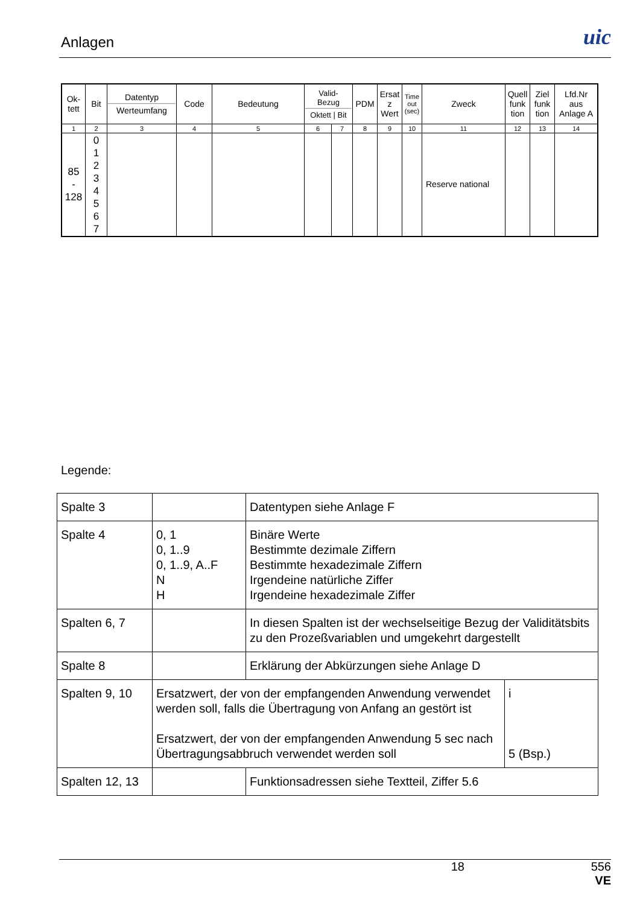Anlagen
uic
| Ok- tett | Bit | Datentyp Werteumfang | Code | Bedeutung | Valid- Bezug Oktett / Bit | | PDM | Ersat z Wert | Time out (sec) | Zweck | Quell funk tion | Ziel funk tion | Lfd.Nr aus Anlage A |
| 1 | 2 | 3 | 4 | 5 | 6 | 7 | 8 | 9 | 10 | 11 | 12 | 13 | 14 |
| 85 - 128 | 0 1 2 3 4 5 6 7 | | | | | | | | | Reserve national | | | |
Legende:
| Spalte 3 | | Datentypen siehe Anlage F | |
| Spalte 4 | 0, 1 0, 1..9 0, 1..9, A..F N H | Binäre Werte Bestimmte dezimale Ziffern Bestimmte hexadezimale Ziffern Irgendeine natürliche Ziffer Irgendeine hexadezimale Ziffer | |
| Spalten 6, 7 | | In diesen Spalten ist der wechselseitige Bezug der Validitätsbits zu den Prozeßvariablen und umgekehrt dargestellt | |
| Spalte 8 | | Erklärung der Abkürzungen siehe Anlage D | |
| Spalten 9, 10 | Ersatzwert, der von der empfangenden Anwendung verwendet werden soll, falls die Übertragung von Anfang an gestört ist Ersatzwert, der von der empfangenden Anwendung 5 sec nach Übertragungsabbruch verwendet werden soll | | i 5 (Bsp.) |
| Spalten 12, 13 | | Funktionsadressen siehe Textteil, Ziffer 5.6 | |
18 556
VE